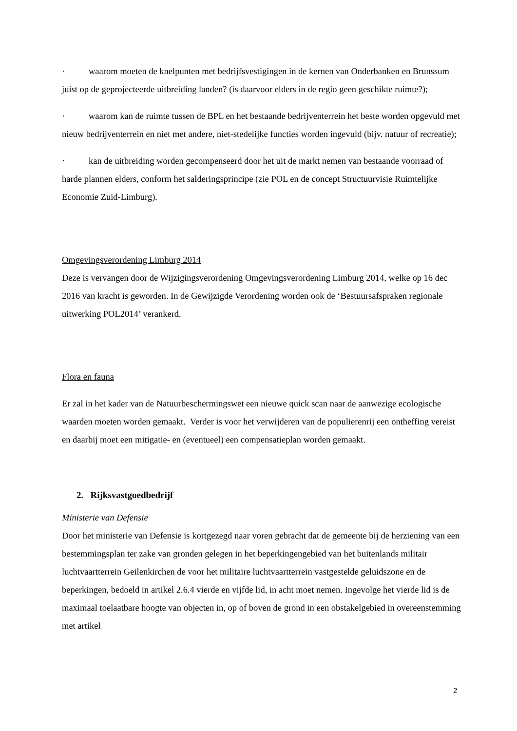· waarom moeten de knelpunten met bedrijfsvestigingen in de kernen van Onderbanken en Brunssum juist op de geprojecteerde uitbreiding landen? (is daarvoor elders in de regio geen geschikte ruimte?);
· waarom kan de ruimte tussen de BPL en het bestaande bedrijventerrein het beste worden opgevuld met nieuw bedrijventerrein en niet met andere, niet-stedelijke functies worden ingevuld (bijv. natuur of recreatie);
· kan de uitbreiding worden gecompenseerd door het uit de markt nemen van bestaande voorraad of harde plannen elders, conform het salderingsprincipe (zie POL en de concept Structuurvisie Ruimtelijke Economie Zuid-Limburg).
Omgevingsverordening Limburg 2014
Deze is vervangen door de Wijzigingsverordening Omgevingsverordening Limburg 2014, welke op 16 dec 2016 van kracht is geworden. In de Gewijzigde Verordening worden ook de ‘Bestuursafspraken regionale uitwerking POL2014’ verankerd.
Flora en fauna
Er zal in het kader van de Natuurbeschermingswet een nieuwe quick scan naar de aanwezige ecologische waarden moeten worden gemaakt. Verder is voor het verwijderen van de populierenrij een ontheffing vereist en daarbij moet een mitigatie- en (eventueel) een compensatieplan worden gemaakt.
2. Rijksvastgoedbedrijf
Ministerie van Defensie
Door het ministerie van Defensie is kortgezegd naar voren gebracht dat de gemeente bij de herziening van een bestemmingsplan ter zake van gronden gelegen in het beperkingengebied van het buitenlands militair luchtvaartterrein Geilenkirchen de voor het militaire luchtvaartterrein vastgestelde geluidszone en de beperkingen, bedoeld in artikel 2.6.4 vierde en vijfde lid, in acht moet nemen. Ingevolge het vierde lid is de maximaal toelaatbare hoogte van objecten in, op of boven de grond in een obstakelgebied in overeenstemming met artikel
2